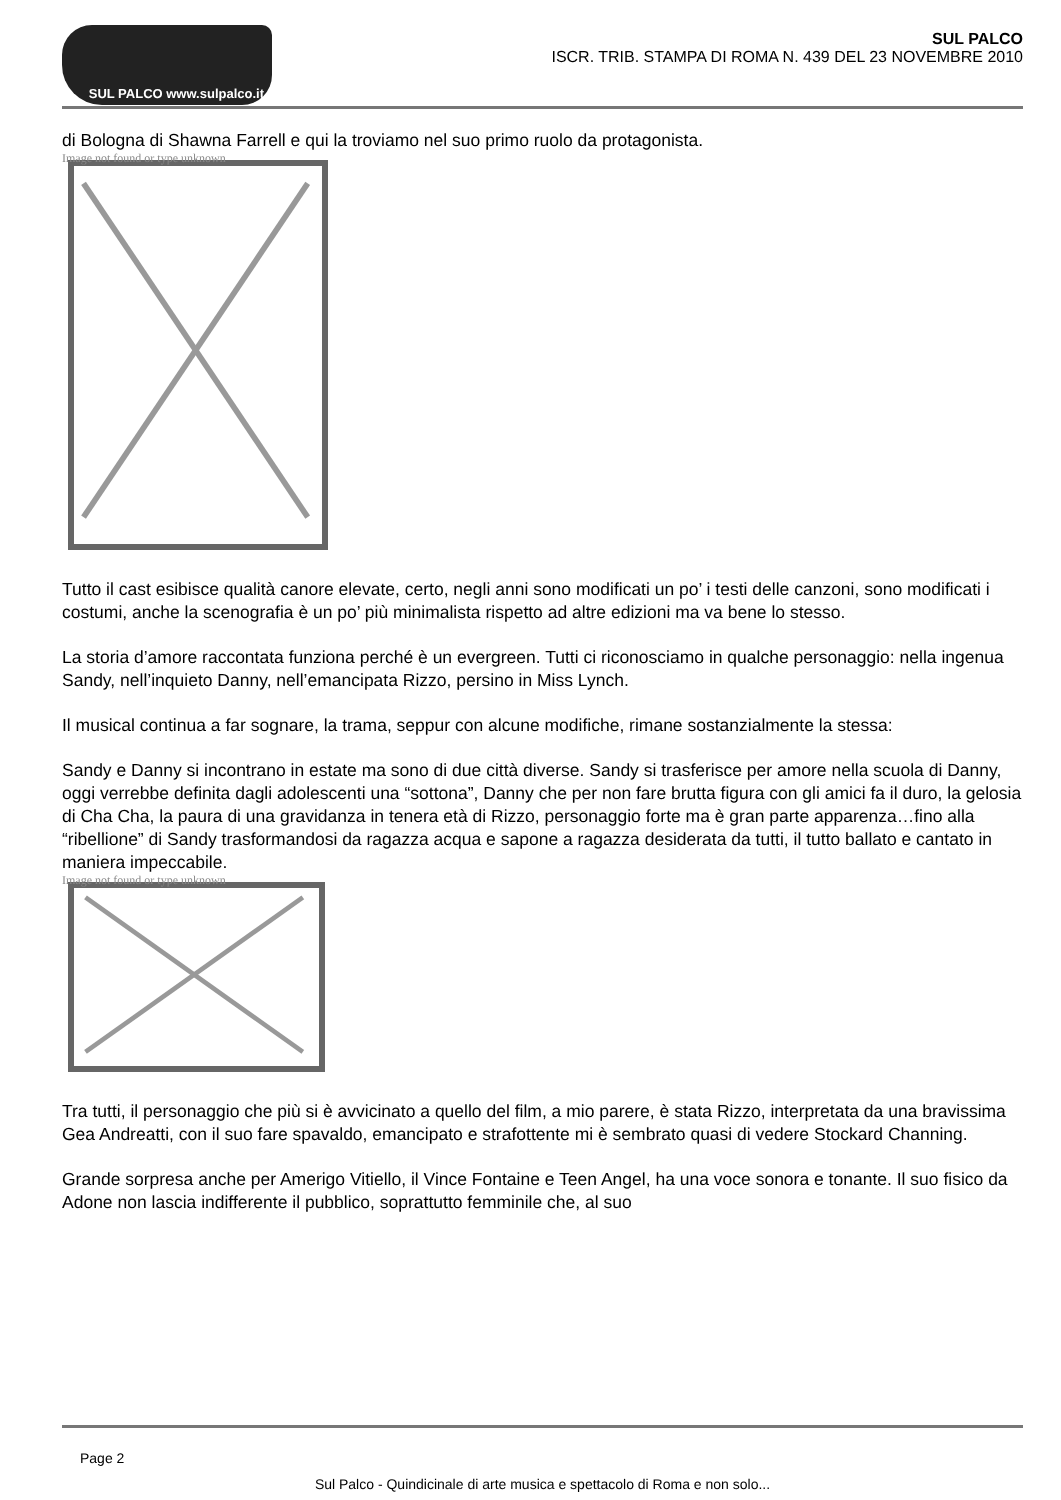SUL PALCO www.sulpalco.it
SUL PALCO
ISCR. TRIB. STAMPA DI ROMA N. 439 DEL 23 NOVEMBRE 2010
di Bologna di Shawna Farrell e qui la troviamo nel suo primo ruolo da protagonista.
Image not found or type unknown
Tutto il cast esibisce qualità canore elevate, certo, negli anni sono modificati un po’ i testi delle canzoni, sono modificati i costumi, anche la scenografia è un po’ più minimalista rispetto ad altre edizioni ma va bene lo stesso.
La storia d’amore raccontata funziona perché è un evergreen. Tutti ci riconosciamo in qualche personaggio: nella ingenua Sandy, nell’inquieto Danny, nell’emancipata Rizzo, persino in Miss Lynch.
Il musical continua a far sognare, la trama, seppur con alcune modifiche, rimane sostanzialmente la stessa:
Sandy e Danny si incontrano in estate ma sono di due città diverse. Sandy si trasferisce per amore nella scuola di Danny, oggi verrebbe definita dagli adolescenti una “sottona”, Danny che per non fare brutta figura con gli amici fa il duro, la gelosia di Cha Cha, la paura di una gravidanza in tenera età di Rizzo, personaggio forte ma è gran parte apparenza…fino alla “ribellione” di Sandy trasformandosi da ragazza acqua e sapone a ragazza desiderata da tutti, il tutto ballato e cantato in maniera impeccabile.
Image not found or type unknown
Tra tutti, il personaggio che più si è avvicinato a quello del film, a mio parere, è stata Rizzo, interpretata da una bravissima Gea Andreatti, con il suo fare spavaldo, emancipato e strafottente mi è sembrato quasi di vedere Stockard Channing.
Grande sorpresa anche per Amerigo Vitiello, il Vince Fontaine e Teen Angel, ha una voce sonora e tonante. Il suo fisico da Adone non lascia indifferente il pubblico, soprattutto femminile che, al suo
Page 2
Sul Palco - Quindicinale di arte musica e spettacolo di Roma e non solo...